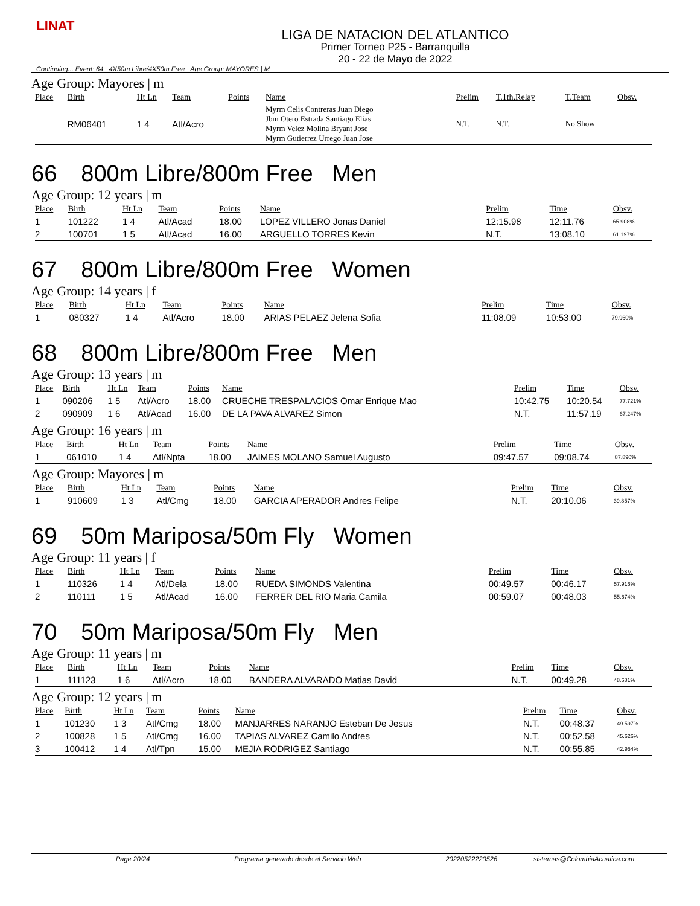LINAT
LIGA DE NATACION DEL ATLANTICO
Primer Torneo P25 - Barranquilla
20 - 22 de Mayo de 2022
Continuing... Event: 64 4X50m Libre/4X50m Free Age Group: MAYORES | M
Age Group: Mayores | m
| Place | Birth | Ht Ln | Team | Points | Name | Prelim | T.1th.Relay | T.Team | Obsv. |
| --- | --- | --- | --- | --- | --- | --- | --- | --- | --- |
| | RM06401 | 1 4 | Atl/Acro | | Myrm Celis Contreras Juan Diego Jbm Otero Estrada Santiago Elias Myrm Velez Molina Bryant Jose Myrm Gutierrez Urrego Juan Jose | N.T. | N.T. | No Show | |
66 800m Libre/800m Free Men
Age Group: 12 years | m
| Place | Birth | Ht Ln | Team | Points | Name | Prelim | Time | Obsv. |
| --- | --- | --- | --- | --- | --- | --- | --- | --- |
| 1 | 101222 | 1 4 | Atl/Acad | 18.00 | LOPEZ VILLERO Jonas Daniel | 12:15.98 | 12:11.76 | 65.908% |
| 2 | 100701 | 1 5 | Atl/Acad | 16.00 | ARGUELLO TORRES Kevin | N.T. | 13:08.10 | 61.197% |
67 800m Libre/800m Free Women
Age Group: 14 years | f
| Place | Birth | Ht Ln | Team | Points | Name | Prelim | Time | Obsv. |
| --- | --- | --- | --- | --- | --- | --- | --- | --- |
| 1 | 080327 | 1 4 | Atl/Acro | 18.00 | ARIAS PELAEZ Jelena Sofia | 11:08.09 | 10:53.00 | 79.960% |
68 800m Libre/800m Free Men
Age Group: 13 years | m
| Place | Birth | Ht Ln | Team | Points | Name | Prelim | Time | Obsv. |
| --- | --- | --- | --- | --- | --- | --- | --- | --- |
| 1 | 090206 | 1 5 | Atl/Acro | 18.00 | CRUECHE TRESPALACIOS Omar Enrique Mao | 10:42.75 | 10:20.54 | 77.721% |
| 2 | 090909 | 1 6 | Atl/Acad | 16.00 | DE LA PAVA ALVAREZ Simon | N.T. | 11:57.19 | 67.247% |
Age Group: 16 years | m
| Place | Birth | Ht Ln | Team | Points | Name | Prelim | Time | Obsv. |
| --- | --- | --- | --- | --- | --- | --- | --- | --- |
| 1 | 061010 | 1 4 | Atl/Npta | 18.00 | JAIMES MOLANO Samuel Augusto | 09:47.57 | 09:08.74 | 87.890% |
Age Group: Mayores | m
| Place | Birth | Ht Ln | Team | Points | Name | Prelim | Time | Obsv. |
| --- | --- | --- | --- | --- | --- | --- | --- | --- |
| 1 | 910609 | 1 3 | Atl/Cmg | 18.00 | GARCIA APERADOR Andres Felipe | N.T. | 20:10.06 | 39.857% |
69 50m Mariposa/50m Fly Women
Age Group: 11 years | f
| Place | Birth | Ht Ln | Team | Points | Name | Prelim | Time | Obsv. |
| --- | --- | --- | --- | --- | --- | --- | --- | --- |
| 1 | 110326 | 1 4 | Atl/Dela | 18.00 | RUEDA SIMONDS Valentina | 00:49.57 | 00:46.17 | 57.916% |
| 2 | 110111 | 1 5 | Atl/Acad | 16.00 | FERRER DEL RIO Maria Camila | 00:59.07 | 00:48.03 | 55.674% |
70 50m Mariposa/50m Fly Men
Age Group: 11 years | m
| Place | Birth | Ht Ln | Team | Points | Name | Prelim | Time | Obsv. |
| --- | --- | --- | --- | --- | --- | --- | --- | --- |
| 1 | 111123 | 1 6 | Atl/Acro | 18.00 | BANDERA ALVARADO Matias David | N.T. | 00:49.28 | 48.681% |
Age Group: 12 years | m
| Place | Birth | Ht Ln | Team | Points | Name | Prelim | Time | Obsv. |
| --- | --- | --- | --- | --- | --- | --- | --- | --- |
| 1 | 101230 | 1 3 | Atl/Cmg | 18.00 | MANJARRES NARANJO Esteban De Jesus | N.T. | 00:48.37 | 49.597% |
| 2 | 100828 | 1 5 | Atl/Cmg | 16.00 | TAPIAS ALVAREZ Camilo Andres | N.T. | 00:52.58 | 45.626% |
| 3 | 100412 | 1 4 | Atl/Tpn | 15.00 | MEJIA RODRIGEZ Santiago | N.T. | 00:55.85 | 42.954% |
Page 20/24 Programa generado desde el Servicio Web
20220522220526 sistemas@ColombiaAcuatica.com